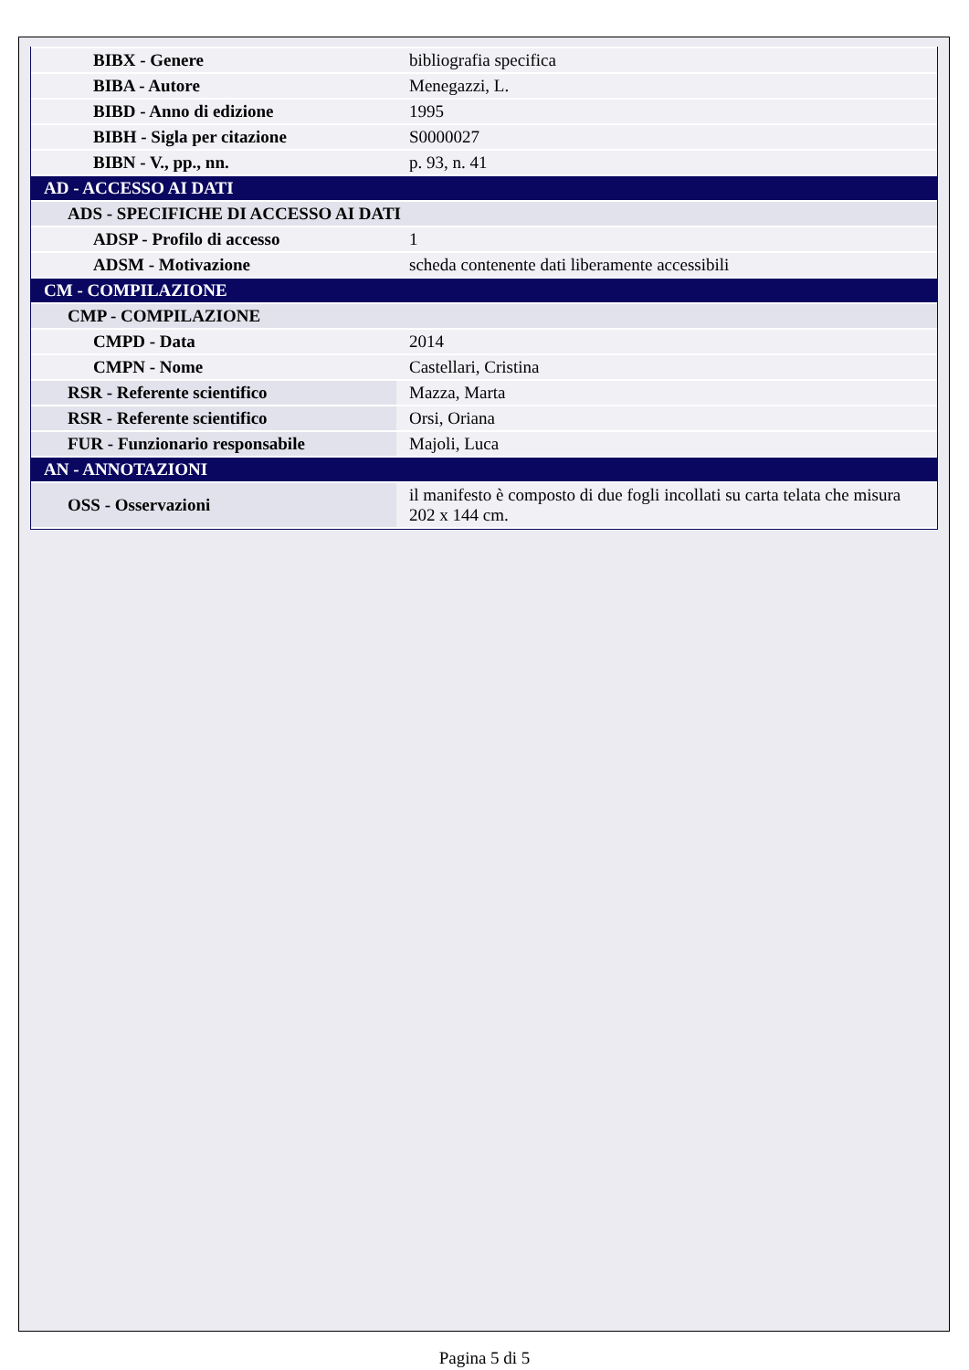| BIBX - Genere | bibliografia specifica |
| BIBA - Autore | Menegazzi, L. |
| BIBD - Anno di edizione | 1995 |
| BIBH - Sigla per citazione | S0000027 |
| BIBN - V., pp., nn. | p. 93, n. 41 |
| AD - ACCESSO AI DATI | |
| ADS - SPECIFICHE DI ACCESSO AI DATI | |
| ADSP - Profilo di accesso | 1 |
| ADSM - Motivazione | scheda contenente dati liberamente accessibili |
| CM - COMPILAZIONE | |
| CMP - COMPILAZIONE | |
| CMPD - Data | 2014 |
| CMPN - Nome | Castellari, Cristina |
| RSR - Referente scientifico | Mazza, Marta |
| RSR - Referente scientifico | Orsi, Oriana |
| FUR - Funzionario responsabile | Majoli, Luca |
| AN - ANNOTAZIONI | |
| OSS - Osservazioni | il manifesto è composto di due fogli incollati su carta telata che misura 202 x 144 cm. |
Pagina 5 di 5